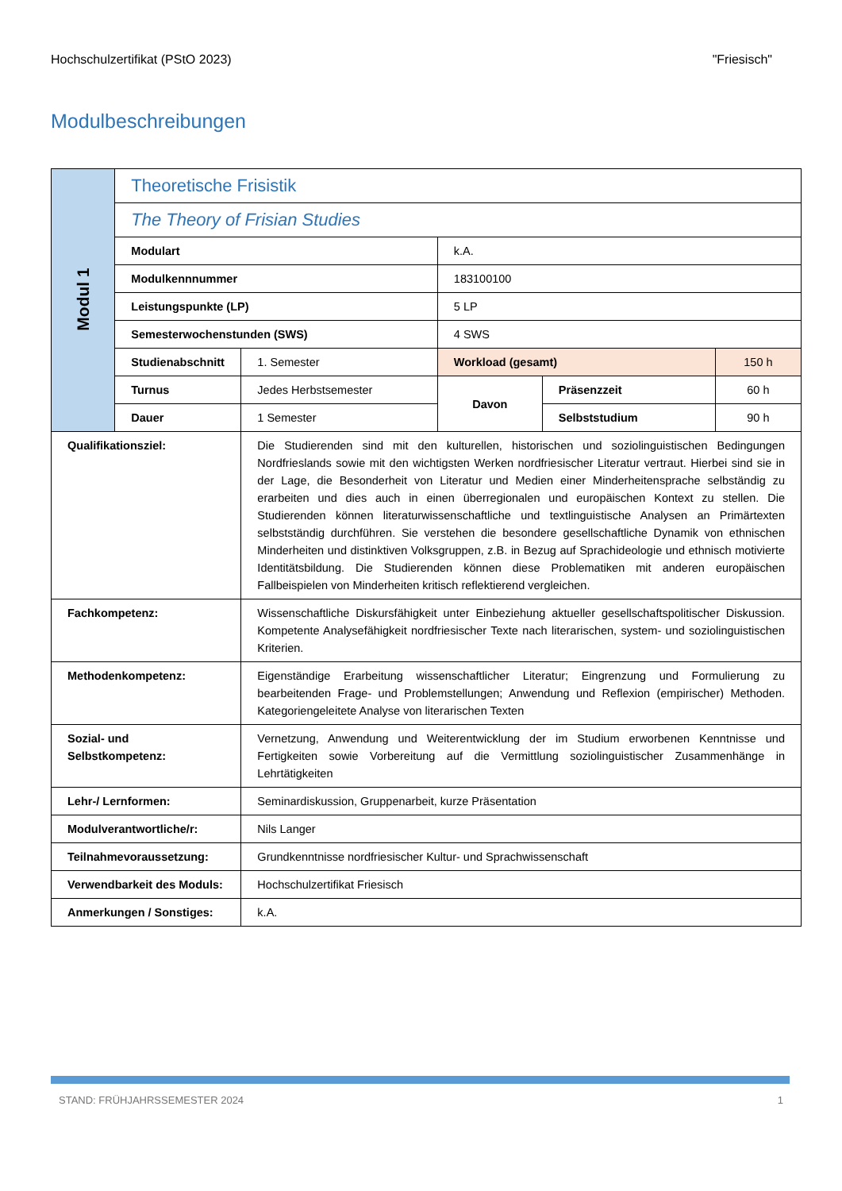Hochschulzertifikat (PStO 2023) "Friesisch"
Modulbeschreibungen
| Modul 1 | Theoretische Frisistik | | | | |
| | The Theory of Frisian Studies | | | | |
| | Modulart | | k.A. | | |
| | Modulkennnummer | | 183100100 | | |
| | Leistungspunkte (LP) | | 5 LP | | |
| | Semesterwochenstunden (SWS) | | 4 SWS | | |
| | Studienabschnitt | 1. Semester | Workload (gesamt) | | 150 h |
| | Turnus | Jedes Herbstsemester | Davon | Präsenzzeit | 60 h |
| | Dauer | 1 Semester | | Selbststudium | 90 h |
| Qualifikationsziel: | | Die Studierenden sind mit den kulturellen, historischen und soziolinguistischen Bedingungen Nordfrieslands sowie mit den wichtigsten Werken nordfriesischer Literatur vertraut. Hierbei sind sie in der Lage, die Besonderheit von Literatur und Medien einer Minderheitensprache selbständig zu erarbeiten und dies auch in einen überregionalen und europäischen Kontext zu stellen. Die Studierenden können literaturwissenschaftliche und textlinguistische Analysen an Primärtexten selbstständig durchführen. Sie verstehen die besondere gesellschaftliche Dynamik von ethnischen Minderheiten und distinktiven Volksgruppen, z.B. in Bezug auf Sprachideologie und ethnisch motivierte Identitätsbildung. Die Studierenden können diese Problematiken mit anderen europäischen Fallbeispielen von Minderheiten kritisch reflektierend vergleichen. | | | |
| Fachkompetenz: | | Wissenschaftliche Diskursfähigkeit unter Einbeziehung aktueller gesellschaftspolitischer Diskussion. Kompetente Analysefähigkeit nordfriesischer Texte nach literarischen, system- und soziolinguistischen Kriterien. | | | |
| Methodenkompetenz: | | Eigenständige Erarbeitung wissenschaftlicher Literatur; Eingrenzung und Formulierung zu bearbeitenden Frage- und Problemstellungen; Anwendung und Reflexion (empirischer) Methoden. Kategoriengeleitete Analyse von literarischen Texten | | | |
| Sozial- und Selbstkompetenz: | | Vernetzung, Anwendung und Weiterentwicklung der im Studium erworbenen Kenntnisse und Fertigkeiten sowie Vorbereitung auf die Vermittlung soziolinguistischer Zusammenhänge in Lehrtätigkeiten | | | |
| Lehr-/ Lernformen: | | Seminardiskussion, Gruppenarbeit, kurze Präsentation | | | |
| Modulverantwortliche/r: | | Nils Langer | | | |
| Teilnahmevoraussetzung: | | Grundkenntnisse nordfriesischer Kultur- und Sprachwissenschaft | | | |
| Verwendbarkeit des Moduls: | | Hochschulzertifikat Friesisch | | | |
| Anmerkungen / Sonstiges: | | k.A. | | | |
STAND: FRÜHJAHRSSEMESTER 2024 1